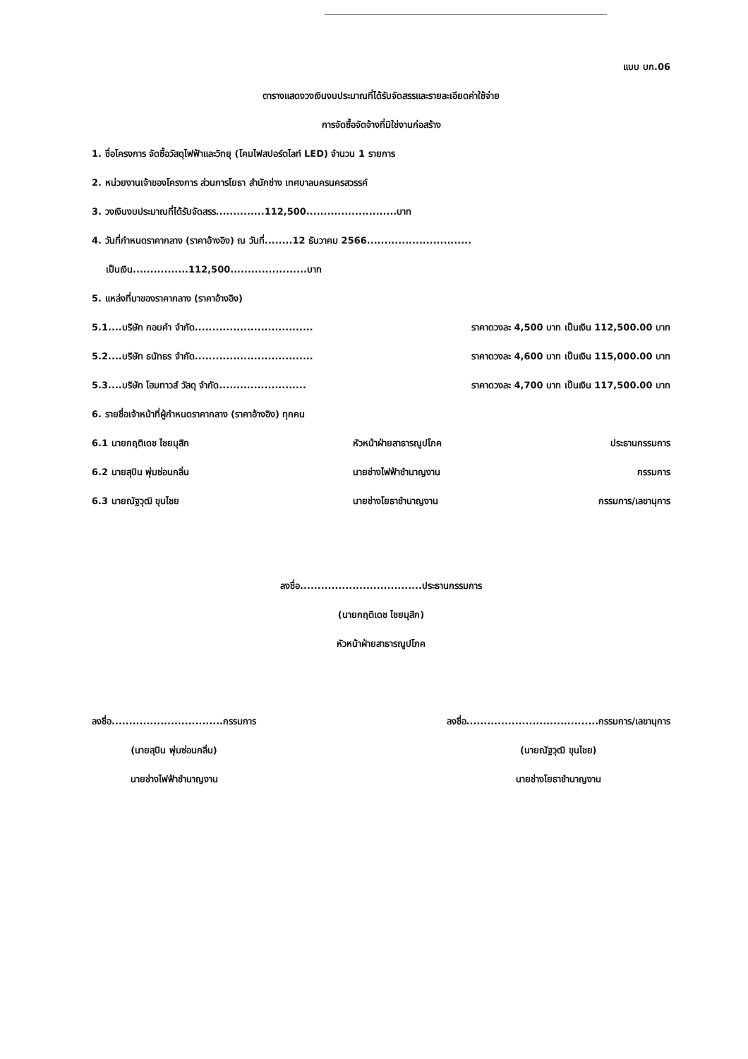แบบ บก.06
ตารางแสดงวงเงินงบประมาณที่ได้รับจัดสรรและรายละเอียดค่าใช้จ่าย
การจัดซื้อจัดจ้างที่มิใช่งานก่อสร้าง
1. ชื่อโครงการ จัดซื้อวัสดุไฟฟ้าและวิทยุ (โคมไฟสปอร์ตไลท์ LED) จำนวน 1 รายการ
2. หน่วยงานเจ้าของโครงการ ส่วนการโยธา สำนักช่าง เทศบาลนครนครสวรรค์
3. วงเงินงบประมาณที่ได้รับจัดสรร..............112,500..........................บาท
4. วันที่กำหนดราคากลาง (ราคาอ้างอิง) ณ วันที่........12 ธันวาคม 2566..............................
เป็นเงิน................112,500......................บาท
5. แหล่งที่มาของราคากลาง (ราคาอ้างอิง)
5.1....บริษัท กอบคำ จำกัด.................................. ราคาดวงละ 4,500 บาท เป็นเงิน 112,500.00 บาท
5.2....บริษัท ธนัทธร จำกัด.................................. ราคาดวงละ 4,600 บาท เป็นเงิน 115,000.00 บาท
5.3....บริษัท โฮมทาวส์ วัสดุ จำกัด......................... ราคาดวงละ 4,700 บาท เป็นเงิน 117,500.00 บาท
6. รายชื่อเจ้าหน้าที่ผู้กำหนดราคากลาง (ราคาอ้างอิง) ทุกคน
6.1 นายกฤติเดช ไชยมุสิก หัวหน้าฝ่ายสาธารณูปโภค ประธานกรรมการ
6.2 นายสุบิน พุ่มซ่อนกลิ่น นายช่างไฟฟ้าชำนาญงาน กรรมการ
6.3 นายณัฐวุฒิ ขุนไชย นายช่างโยธาชำนาญงาน กรรมการ/เลขานุการ
ลงชื่อ...................................ประธานกรรมการ
(นายกฤติเดช ไชยมุสิก)
หัวหน้าฝ่ายสาธารณูปโภค
ลงชื่อ................................กรรมการ
(นายสุบิน พุ่มซ่อนกลิ่น)
นายช่างไฟฟ้าชำนาญงาน
ลงชื่อ......................................กรรมการ/เลขานุการ
(นายณัฐวุฒิ ขุนไชย)
นายช่างโยธาชำนาญงาน